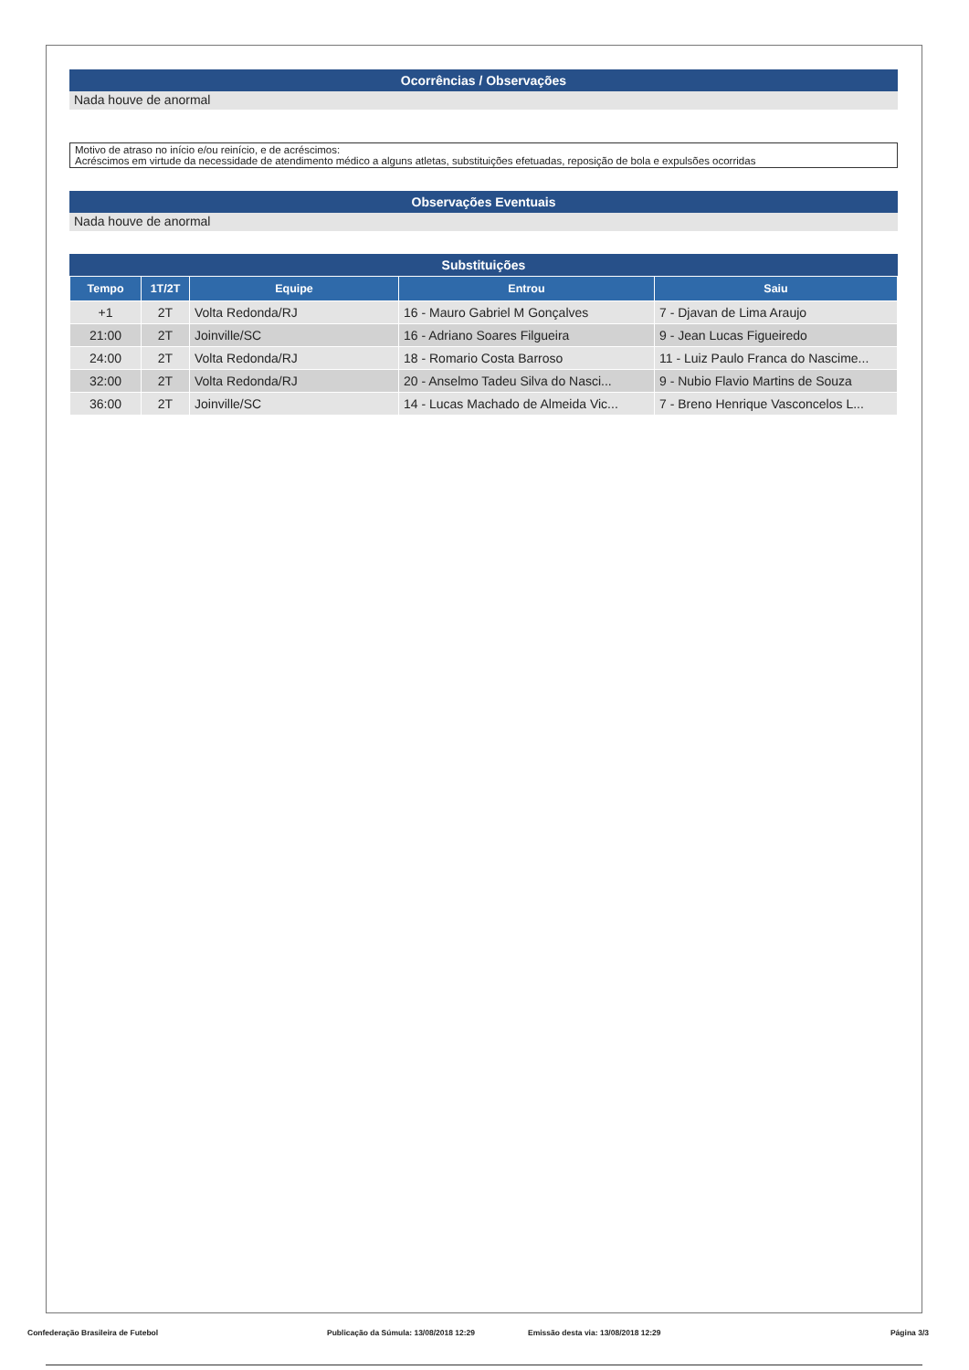Ocorrências / Observações
Nada houve de anormal
Motivo de atraso no início e/ou reinício, e de acréscimos:
Acréscimos em virtude da necessidade de atendimento médico a alguns atletas, substituições efetuadas, reposição de bola e expulsões ocorridas
Observações Eventuais
Nada houve de anormal
Substituições
| Tempo | 1T/2T | Equipe | Entrou | Saiu |
| --- | --- | --- | --- | --- |
| +1 | 2T | Volta Redonda/RJ | 16 - Mauro Gabriel M Gonçalves | 7 - Djavan de Lima Araujo |
| 21:00 | 2T | Joinville/SC | 16 - Adriano Soares Filgueira | 9 - Jean Lucas Figueiredo |
| 24:00 | 2T | Volta Redonda/RJ | 18 - Romario Costa Barroso | 11 - Luiz Paulo Franca do Nascime... |
| 32:00 | 2T | Volta Redonda/RJ | 20 - Anselmo Tadeu Silva do Nasci... | 9 - Nubio Flavio Martins de Souza |
| 36:00 | 2T | Joinville/SC | 14 - Lucas Machado de Almeida Vic... | 7 - Breno Henrique Vasconcelos L... |
Confederação Brasileira de Futebol Publicação da Súmula: 13/08/2018 12:29 Emissão desta via: 13/08/2018 12:29 Página 3/3